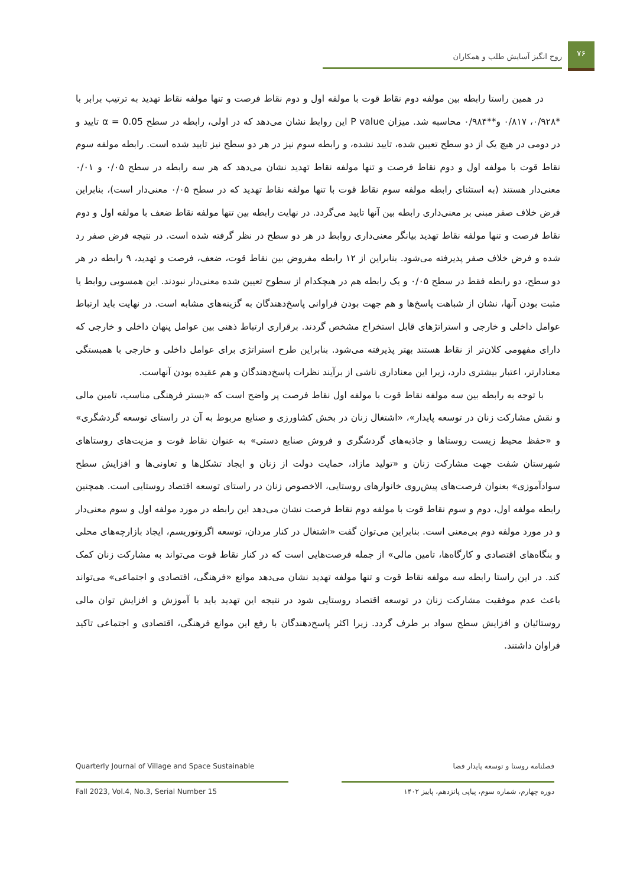۷۶
روح انگیز آسایش طلب و همکاران
در همین راستا رابطه بین مولفه دوم نقاط قوت با مولفه اول و دوم نقاط فرصت و تنها مولفه نقاط تهدید به ترتیب برابر با *۰/۹۲۸، ۰/۸۱۷ و**۰/۹۸۴ محاسبه شد. میزان P value این روابط نشان می‌دهد که در اولی، رابطه در سطح α = 0.05 تایید و در دومی در هیچ یک از دو سطح تعیین شده، تایید نشده، و رابطه سوم نیز در هر دو سطح نیز تایید شده است. رابطه مولفه سوم نقاط قوت با مولفه اول و دوم نقاط فرصت و تنها مولفه نقاط تهدید نشان می‌دهد که هر سه رابطه در سطح ۰/۰۵ و ۰/۰۱ معنی‌دار هستند (به استثنای رابطه مولفه سوم نقاط قوت با تنها مولفه نقاط تهدید که در سطح ۰/۰۵ معنی‌دار است)، بنابراین فرض خلاف صفر مبنی بر معنی‌داری رابطه بین آنها تایید می‌گردد. در نهایت رابطه بین تنها مولفه نقاط ضعف با مولفه اول و دوم نقاط فرصت و تنها مولفه نقاط تهدید بیانگر معنی‌داری روابط در هر دو سطح در نظر گرفته شده است. در نتیجه فرض صفر رد شده و فرض خلاف صفر پذیرفته می‌شود. بنابراین از ۱۲ رابطه مفروض بین نقاط قوت، ضعف، فرصت و تهدید، ۹ رابطه در هر دو سطح، دو رابطه فقط در سطح ۰/۰۵ و یک رابطه هم در هیچکدام از سطوح تعیین شده معنی‌دار نبودند. این همسویی روابط یا مثبت بودن آنها، نشان از شباهت پاسخ‌ها و هم جهت بودن فراوانی پاسخ‌دهندگان به گزینه‌های مشابه است. در نهایت باید ارتباط عوامل داخلی و خارجی و استراتژهای قابل استخراج مشخص گردند. برقراری ارتباط ذهنی بین عوامل پنهان داخلی و خارجی که دارای مفهومی کلان‌تر از نقاط هستند بهتر پذیرفته می‌شود. بنابراین طرح استراتژی برای عوامل داخلی و خارجی با همبستگی معنادارتر، اعتبار بیشتری دارد، زیرا این معناداری ناشی از برآیند نظرات پاسخ‌دهندگان و هم عقیده بودن آنهاست.
با توجه به رابطه بین سه مولفه نقاط قوت با مولفه اول نقاط فرصت پر واضح است که «بستر فرهنگی مناسب، تامین مالی و نقش مشارکت زنان در توسعه پایدار»، «اشتغال زنان در بخش کشاورزی و صنایع مربوط به آن در راستای توسعه گردشگری» و «حفظ محیط زیست روستاها و جاذبه‌های گردشگری و فروش صنایع دستی» به عنوان نقاط قوت و مزیت‌های روستاهای شهرستان شفت جهت مشارکت زنان و «تولید مازاد، حمایت دولت از زنان و ایجاد تشکل‌ها و تعاونی‌ها و افزایش سطح سوادآموزی» بعنوان فرصت‌های پیش‌روی خانوارهای روستایی، الاخصوص زنان در راستای توسعه اقتصاد روستایی است. همچنین رابطه مولفه اول، دوم و سوم نقاط قوت با مولفه دوم نقاط فرصت نشان می‌دهد این رابطه در مورد مولفه اول و سوم معنی‌دار و در مورد مولفه دوم بی‌معنی است. بنابراین می‌توان گفت «اشتغال در کنار مردان، توسعه اگروتوریسم، ایجاد بازارچه‌های محلی و بنگاه‌های اقتصادی و کارگاه‌ها، تامین مالی» از جمله فرصت‌هایی است که در کنار نقاط قوت می‌تواند به مشارکت زنان کمک کند. در این راستا رابطه سه مولفه نقاط قوت و تنها مولفه تهدید نشان می‌دهد موانع «فرهنگی، اقتصادی و اجتماعی» می‌تواند باعث عدم موفقیت مشارکت زنان در توسعه اقتصاد روستایی شود در نتیجه این تهدید باید با آموزش و افزایش توان مالی روستائیان و افزایش سطح سواد بر طرف گردد. زیرا اکثر پاسخ‌دهندگان با رفع این موانع فرهنگی، اقتصادی و اجتماعی تاکید فراوان داشتند.
Quarterly Journal of Village and Space Sustainable فصلنامه روستا و توسعه پایدار فضا
Fall 2023, Vol.4, No.3, Serial Number 15
دوره چهارم، شماره سوم، پیاپی پانزدهم، پاییز ۱۴۰۲